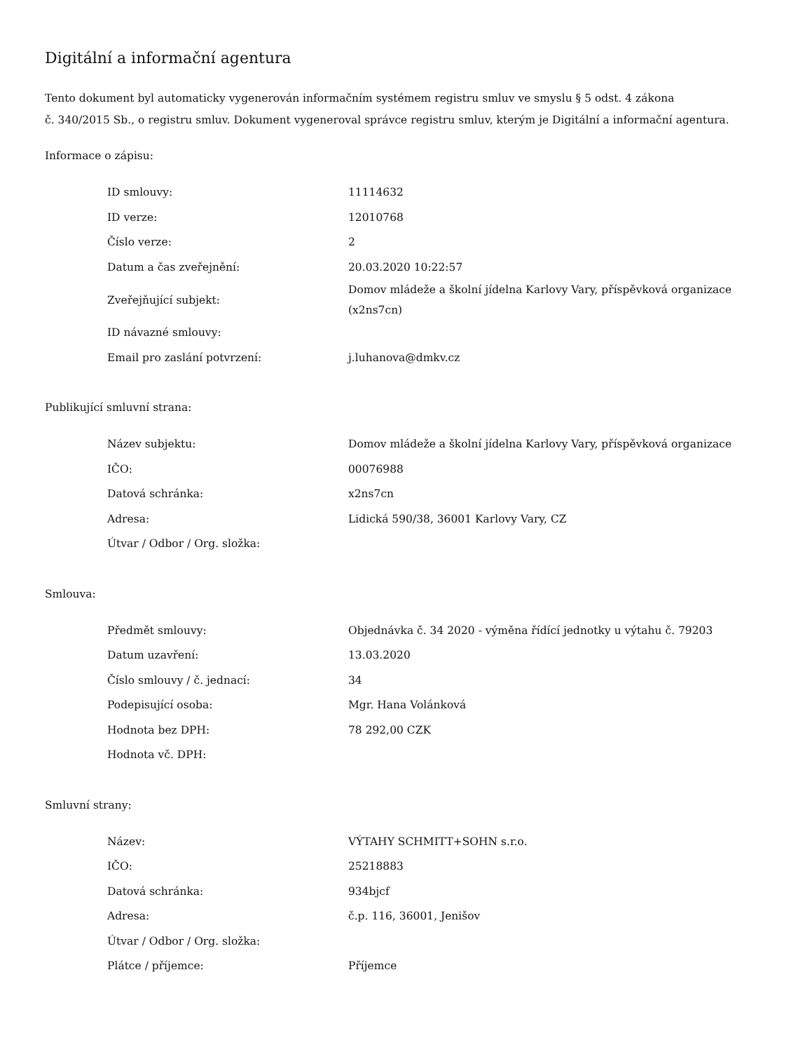Digitální a informační agentura
Tento dokument byl automaticky vygenerován informačním systémem registru smluv ve smyslu § 5 odst. 4 zákona
č. 340/2015 Sb., o registru smluv. Dokument vygeneroval správce registru smluv, kterým je Digitální a informační agentura.
Informace o zápisu:
| ID smlouvy: | 11114632 |
| ID verze: | 12010768 |
| Číslo verze: | 2 |
| Datum a čas zveřejnění: | 20.03.2020 10:22:57 |
| Zveřejňující subjekt: | Domov mládeže a školní jídelna Karlovy Vary, příspěvková organizace (x2ns7cn) |
| ID návazné smlouvy: | |
| Email pro zaslání potvrzení: | j.luhanova@dmkv.cz |
Publikující smluvní strana:
| Název subjektu: | Domov mládeže a školní jídelna Karlovy Vary, příspěvková organizace |
| IČO: | 00076988 |
| Datová schránka: | x2ns7cn |
| Adresa: | Lidická 590/38, 36001 Karlovy Vary, CZ |
| Útvar / Odbor / Org. složka: | |
Smlouva:
| Předmět smlouvy: | Objednávka č. 34 2020 - výměna řídící jednotky u výtahu č. 79203 |
| Datum uzavření: | 13.03.2020 |
| Číslo smlouvy / č. jednací: | 34 |
| Podepisující osoba: | Mgr. Hana Volánková |
| Hodnota bez DPH: | 78 292,00 CZK |
| Hodnota vč. DPH: | |
Smluvní strany:
| Název: | VÝTAHY SCHMITT+SOHN s.r.o. |
| IČO: | 25218883 |
| Datová schránka: | 934bjcf |
| Adresa: | č.p. 116, 36001, Jenišov |
| Útvar / Odbor / Org. složka: | |
| Plátce / příjemce: | Příjemce |